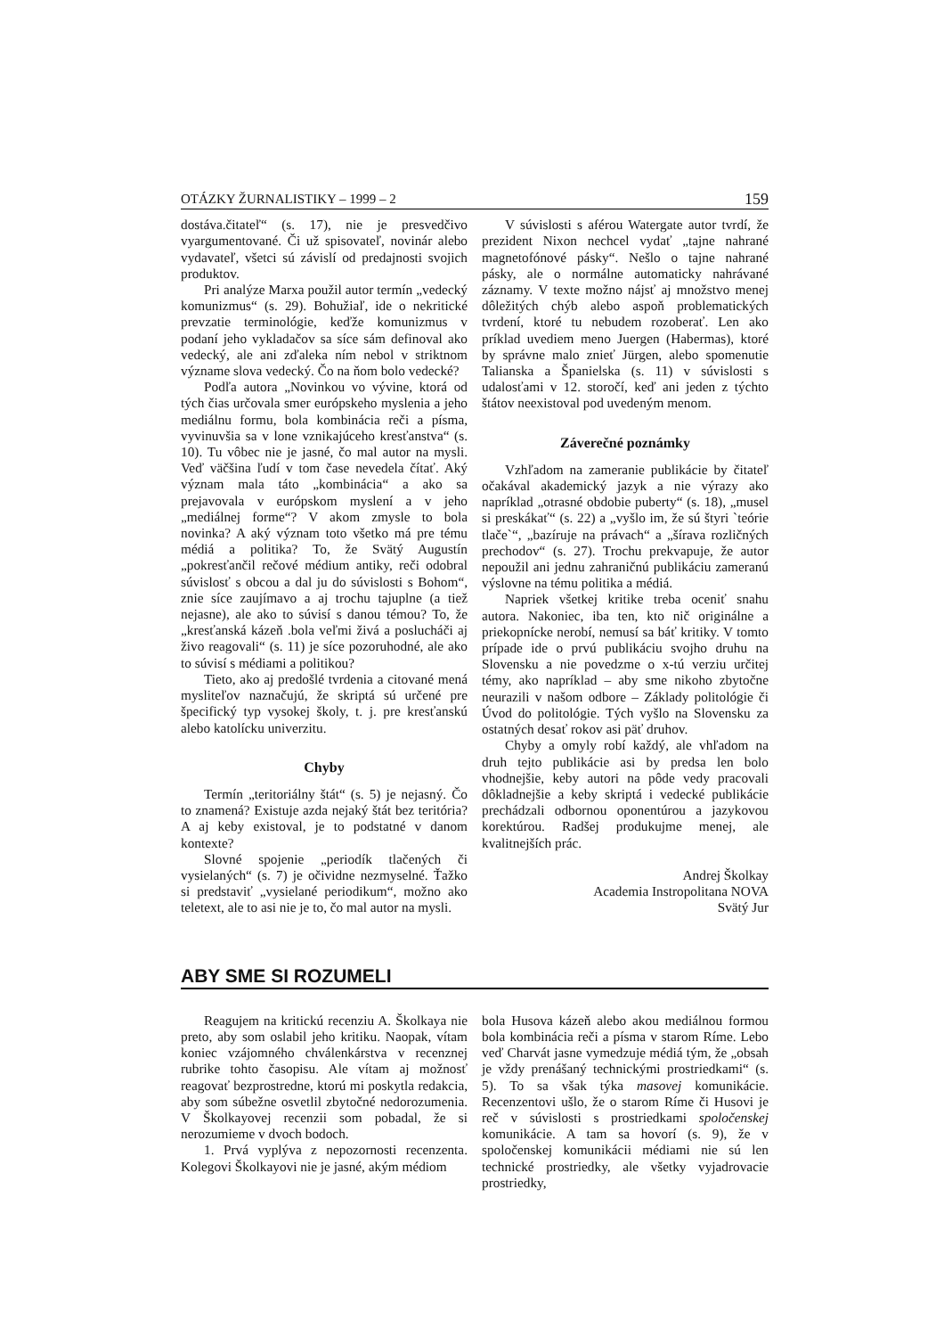OTÁZKY ŽURNALISTIKY – 1999 – 2 159
dostáva.čitateľ“ (s. 17), nie je presvedčivo vyargumentované. Či už spisovateľ, novinár alebo vydavateľ, všetci sú závislí od predajnosti svojich produktov.
Pri analýze Marxa použil autor termín „vedecký komunizmus“ (s. 29). Bohužiaľ, ide o nekritické prevzatie terminológie, keďže komunizmus v podaní jeho vykladačov sa síce sám definoval ako vedecký, ale ani zďaleka ním nebol v striktnom význame slova vedecký. Čo na ňom bolo vedecké?
Podľa autora „Novinkou vo vývine, ktorá od tých čias určovala smer európskeho myslenia a jeho mediálnu formu, bola kombinácia reči a písma, vyvinuvšia sa v lone vznikajúceho kresťanstva“ (s. 10). Tu vôbec nie je jasné, čo mal autor na mysli. Veď väčšina ľudí v tom čase nevedela čítať. Aký význam mala táto „kombinácia“ a ako sa prejavovala v európskom myslení a v jeho „mediálnej forme“? V akom zmysle to bola novinka? A aký význam toto všetko má pre tému médiá a politika? To, že Svätý Augustín „pokresťančil rečové médium antiky, reči odobral súvislosť s obcou a dal ju do súvislosti s Bohom“, znie síce zaujímavo a aj trochu tajuplne (a tiež nejasne), ale ako to súvisí s danou témou? To, že „kresťanská kázeň .bola veľmi živá a poslucháči aj živo reagovali“ (s. 11) je síce pozoruhodné, ale ako to súvisí s médiami a politikou?
Tieto, ako aj predošlé tvrdenia a citované mená mysliteľov naznačujú, že skriptá sú určené pre špecifický typ vysokej školy, t. j. pre kresťanskú alebo katolícku univerzitu.
Chyby
Termín „teritoriálny štát“ (s. 5) je nejasný. Čo to znamená? Existuje azda nejaký štát bez teritória? A aj keby existoval, je to podstatné v danom kontexte?
Slovné spojenie „periodík tlačených či vysielaných“ (s. 7) je očividne nezmyselné. Ťažko si predstaviť „vysielané periodikum“, možno ako teletext, ale to asi nie je to, čo mal autor na mysli.
V súvislosti s aférou Watergate autor tvrdí, že prezident Nixon nechcel vydať „tajne nahrané magnetofónové pásky“. Nešlo o tajne nahrané pásky, ale o normálne automaticky nahrávané záznamy. V texte možno nájsť aj množstvo menej dôležitých chýb alebo aspoň problematických tvrdení, ktoré tu nebudem rozoberať. Len ako príklad uvediem meno Juergen (Habermas), ktoré by správne malo znieť Jürgen, alebo spomenutie Talianska a Španielska (s. 11) v súvislosti s udalosťami v 12. storočí, keď ani jeden z týchto štátov neexistoval pod uvedeným menom.
Záverečné poznámky
Vzhľadom na zameranie publikácie by čitateľ očakával akademický jazyk a nie výrazy ako napríklad „otrasné obdobie puberty“ (s. 18), „musel si preskákať“ (s. 22) a „vyšlo im, že sú štyri `teórie tlače`“, „bazíruje na právach“ a „šírava rozličných prechodov“ (s. 27). Trochu prekvapuje, že autor nepoužil ani jednu zahraničnú publikáciu zameranú výslovne na tému politika a médiá.
Napriek všetkej kritike treba oceniť snahu autora. Nakoniec, iba ten, kto nič originálne a priekopnícke nerobí, nemusí sa báť kritiky. V tomto prípade ide o prvú publikáciu svojho druhu na Slovensku a nie povedzme o x-tú verziu určitej témy, ako napríklad – aby sme nikoho zbytočne neurazili v našom odbore – Základy politológie či Úvod do politológie. Tých vyšlo na Slovensku za ostatných desať rokov asi päť druhov.
Chyby a omyly robí každý, ale vhľadom na druh tejto publikácie asi by predsa len bolo vhodnejšie, keby autori na pôde vedy pracovali dôkladnejšie a keby skriptá i vedecké publikácie prechádzali odbornou oponentúrou a jazykovou korektúrou. Radšej produkujme menej, ale kvalitnejších prác.
Andrej Školkay
Academia Instropolitana NOVA
Svätý Jur
ABY SME SI ROZUMELI
Reagujem na kritickú recenziu A. Školkaya nie preto, aby som oslabil jeho kritiku. Naopak, vítam koniec vzájomného chválenkárstva v recenznej rubrike tohto časopisu. Ale vítam aj možnosť reagovať bezprostredne, ktorú mi poskytla redakcia, aby som súbežne osvetlil zbytočné nedorozumenia. V Školkayovej recenzii som pobadal, že si nerozumieme v dvoch bodoch.
1. Prvá vyplýva z nepozornosti recenzenta. Kolegovi Školkayovi nie je jasné, akým médiom
bola Husova kázeň alebo akou mediálnou formou bola kombinácia reči a písma v starom Ríme. Lebo veď Charvát jasne vymedzuje médiá tým, že „obsah je vždy prenášaný technickými prostriedkami“ (s. 5). To sa však týka masovej komunikácie. Recenzentovi ušlo, že o starom Ríme či Husovi je reč v súvislosti s prostriedkami spoločenskej komunikácie. A tam sa hovorí (s. 9), že v spoločenskej komunikácii médiami nie sú len technické prostriedky, ale všetky vyjadrovacie prostriedky,